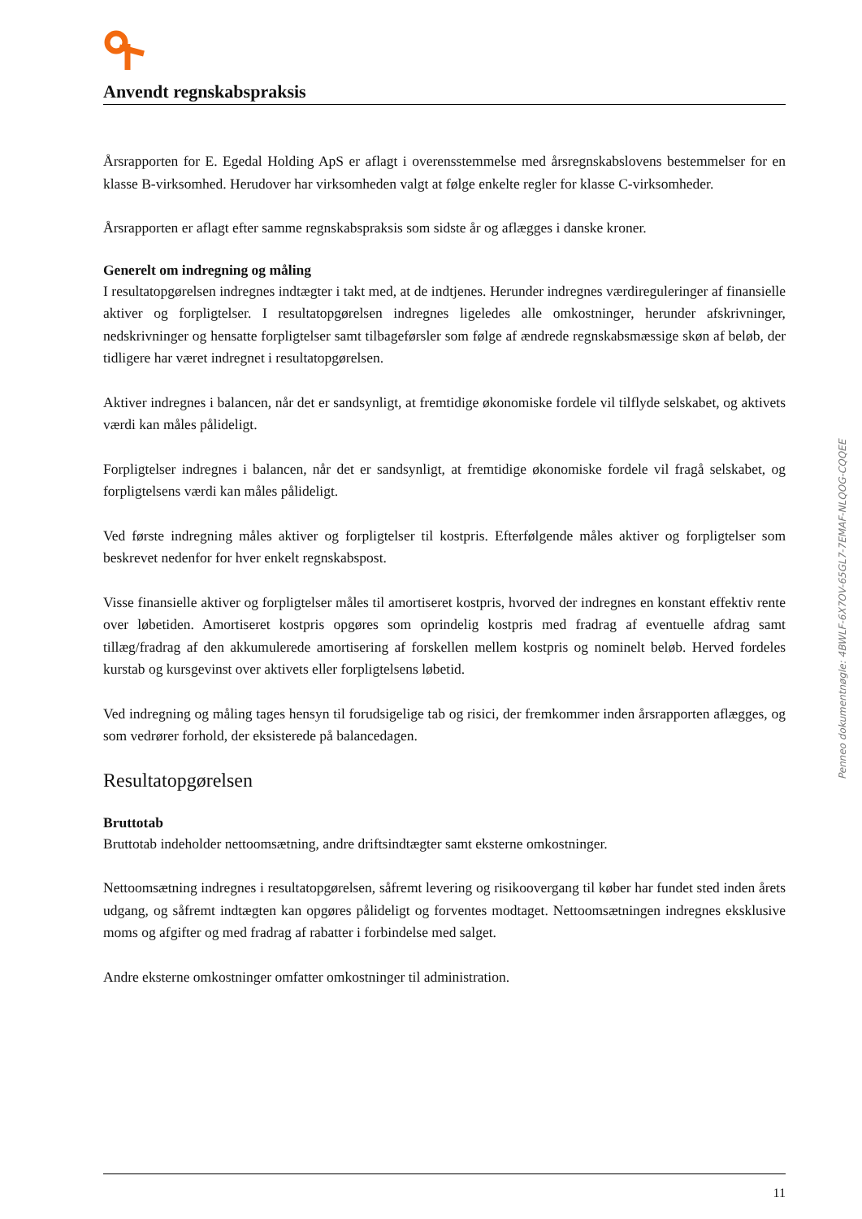Anvendt regnskabspraksis
Årsrapporten for E. Egedal Holding ApS er aflagt i overensstemmelse med årsregnskabslovens bestemmelser for en klasse B-virksomhed. Herudover har virksomheden valgt at følge enkelte regler for klasse C-virksomheder.
Årsrapporten er aflagt efter samme regnskabspraksis som sidste år og aflægges i danske kroner.
Generelt om indregning og måling
I resultatopgørelsen indregnes indtægter i takt med, at de indtjenes. Herunder indregnes værdireguleringer af finansielle aktiver og forpligtelser. I resultatopgørelsen indregnes ligeledes alle omkostninger, herunder afskrivninger, nedskrivninger og hensatte forpligtelser samt tilbageførsler som følge af ændrede regnskabsmæssige skøn af beløb, der tidligere har været indregnet i resultatopgørelsen.
Aktiver indregnes i balancen, når det er sandsynligt, at fremtidige økonomiske fordele vil tilflyde selskabet, og aktivets værdi kan måles pålideligt.
Forpligtelser indregnes i balancen, når det er sandsynligt, at fremtidige økonomiske fordele vil fragå selskabet, og forpligtelsens værdi kan måles pålideligt.
Ved første indregning måles aktiver og forpligtelser til kostpris. Efterfølgende måles aktiver og forpligtelser som beskrevet nedenfor for hver enkelt regnskabspost.
Visse finansielle aktiver og forpligtelser måles til amortiseret kostpris, hvorved der indregnes en konstant effektiv rente over løbetiden. Amortiseret kostpris opgøres som oprindelig kostpris med fradrag af eventuelle afdrag samt tillæg/fradrag af den akkumulerede amortisering af forskellen mellem kostpris og nominelt beløb. Herved fordeles kurstab og kursgevinst over aktivets eller forpligtelsens løbetid.
Ved indregning og måling tages hensyn til forudsigelige tab og risici, der fremkommer inden årsrapporten aflægges, og som vedrører forhold, der eksisterede på balancedagen.
Resultatopgørelsen
Bruttotab
Bruttotab indeholder nettoomsætning, andre driftsindtægter samt eksterne omkostninger.
Nettoomsætning indregnes i resultatopgørelsen, såfremt levering og risikoovergang til køber har fundet sted inden årets udgang, og såfremt indtægten kan opgøres pålideligt og forventes modtaget. Nettoomsætningen indregnes eksklusive moms og afgifter og med fradrag af rabatter i forbindelse med salget.
Andre eksterne omkostninger omfatter omkostninger til administration.
Penneo dokumentnøgle: 4BWLF-6X7OV-65GL7-7EMAF-NLQOG-CQQEE
11